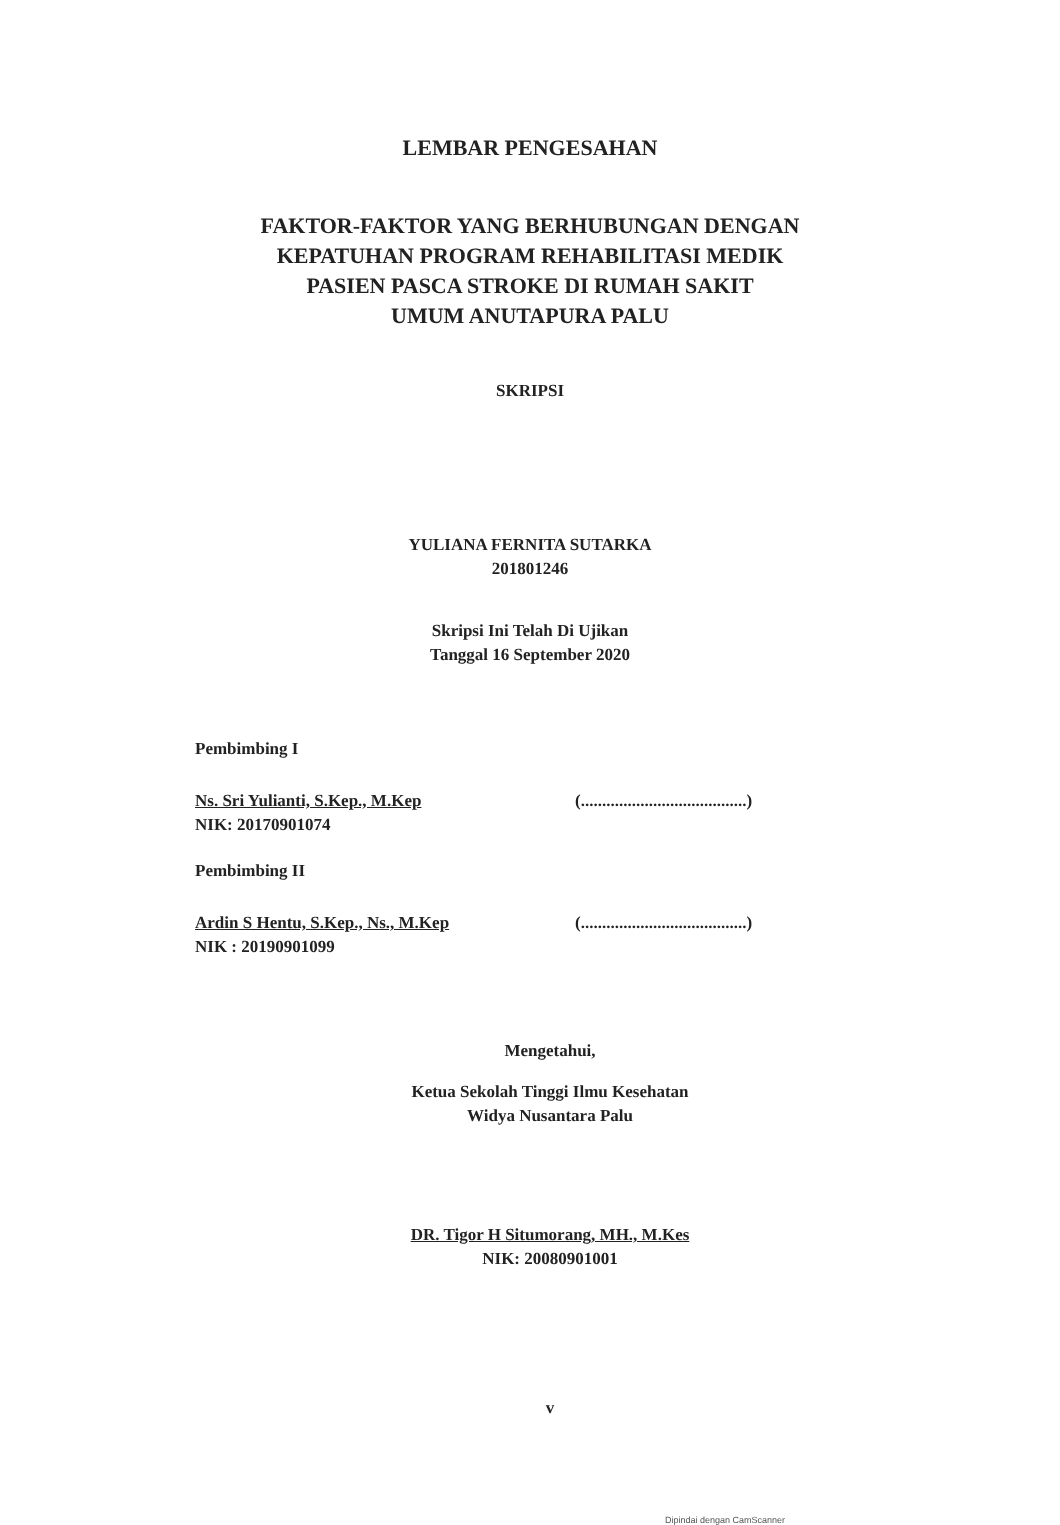LEMBAR PENGESAHAN
FAKTOR-FAKTOR YANG BERHUBUNGAN DENGAN
KEPATUHAN PROGRAM REHABILITASI MEDIK
PASIEN PASCA STROKE DI RUMAH SAKIT
UMUM ANUTAPURA PALU
SKRIPSI
YULIANA FERNITA SUTARKA
201801246
Skripsi Ini Telah Di Ujikan
Tanggal 16 September 2020
Pembimbing I
Ns. Sri Yulianti, S.Kep., M.Kep
NIK: 20170901074
(.......................................)
Pembimbing II
Ardin S Hentu, S.Kep., Ns., M.Kep
NIK : 20190901099
(.......................................)
Mengetahui,
Ketua Sekolah Tinggi Ilmu Kesehatan
Widya Nusantara Palu
DR. Tigor H Situmorang, MH., M.Kes
NIK: 20080901001
v
Dipindai dengan CamScanner